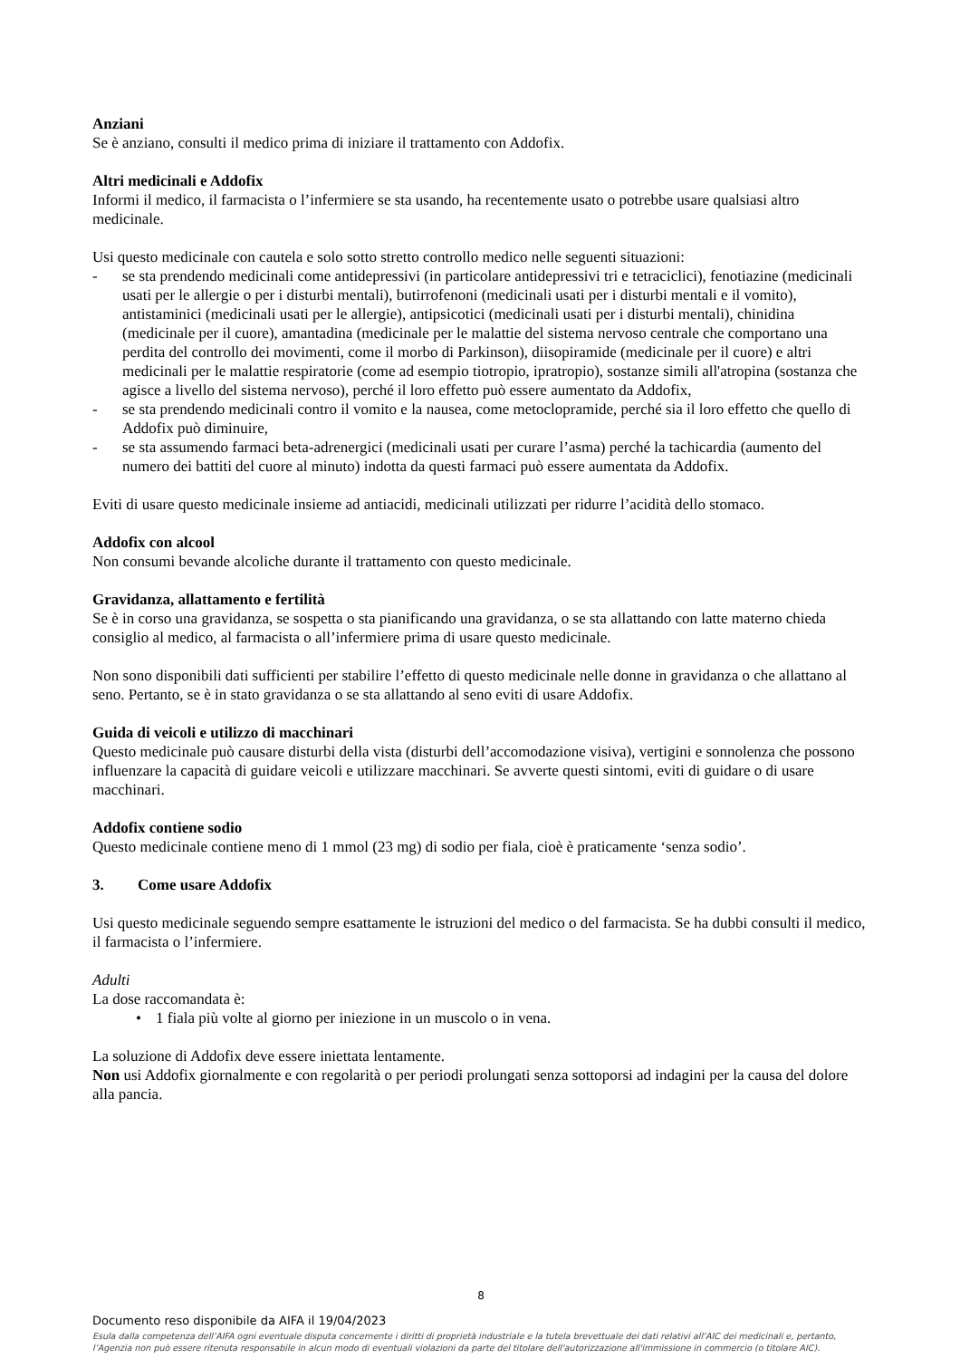Anziani
Se è anziano, consulti il medico prima di iniziare il trattamento con Addofix.
Altri medicinali e Addofix
Informi il medico, il farmacista o l’infermiere se sta usando, ha recentemente usato o potrebbe usare qualsiasi altro medicinale.
Usi questo medicinale con cautela e solo sotto stretto controllo medico nelle seguenti situazioni:
- se sta prendendo medicinali come antidepressivi (in particolare antidepressivi tri e tetraciclici), fenotiazine (medicinali usati per le allergie o per i disturbi mentali), butirrofenoni (medicinali usati per i disturbi mentali e il vomito), antistaminici (medicinali usati per le allergie), antipsicotici (medicinali usati per i disturbi mentali), chinidina (medicinale per il cuore), amantadina (medicinale per le malattie del sistema nervoso centrale che comportano una perdita del controllo dei movimenti, come il morbo di Parkinson), diisopiramide (medicinale per il cuore) e altri medicinali per le malattie respiratorie (come ad esempio tiotropio, ipratropio), sostanze simili all'atropina (sostanza che agisce a livello del sistema nervoso), perché il loro effetto può essere aumentato da Addofix,
- se sta prendendo medicinali contro il vomito e la nausea, come metoclopramide, perché sia il loro effetto che quello di Addofix può diminuire,
- se sta assumendo farmaci beta-adrenergici (medicinali usati per curare l’asma) perché la tachicardia (aumento del numero dei battiti del cuore al minuto) indotta da questi farmaci può essere aumentata da Addofix.
Eviti di usare questo medicinale insieme ad antiacidi, medicinali utilizzati per ridurre l’acidità dello stomaco.
Addofix con alcool
Non consumi bevande alcoliche durante il trattamento con questo medicinale.
Gravidanza, allattamento e fertilità
Se è in corso una gravidanza, se sospetta o sta pianificando una gravidanza, o se sta allattando con latte materno chieda consiglio al medico, al farmacista o all’infermiere prima di usare questo medicinale.
Non sono disponibili dati sufficienti per stabilire l’effetto di questo medicinale nelle donne in gravidanza o che allattano al seno. Pertanto, se è in stato gravidanza o se sta allattando al seno eviti di usare Addofix.
Guida di veicoli e utilizzo di macchinari
Questo medicinale può causare disturbi della vista (disturbi dell’accomodazione visiva), vertigini e sonnolenza che possono influenzare la capacità di guidare veicoli e utilizzare macchinari. Se avverte questi sintomi, eviti di guidare o di usare macchinari.
Addofix contiene sodio
Questo medicinale contiene meno di 1 mmol (23 mg) di sodio per fiala, cioè è praticamente ‘senza sodio’.
3. Come usare Addofix
Usi questo medicinale seguendo sempre esattamente le istruzioni del medico o del farmacista. Se ha dubbi consulti il medico, il farmacista o l’infermiere.
Adulti
La dose raccomandata è:
• 1 fiala più volte al giorno per iniezione in un muscolo o in vena.
La soluzione di Addofix deve essere iniettata lentamente.
Non usi Addofix giornalmente e con regolarità o per periodi prolungati senza sottoporsi ad indagini per la causa del dolore alla pancia.
8
Documento reso disponibile da AIFA il 19/04/2023
Esula dalla competenza dell’AIFA ogni eventuale disputa concernente i diritti di proprietà industriale e la tutela brevettuale dei dati relativi all’AIC dei medicinali e, pertanto, l’Agenzia non può essere ritenuta responsabile in alcun modo di eventuali violazioni da parte del titolare dell'autorizzazione all'immissione in commercio (o titolare AIC).